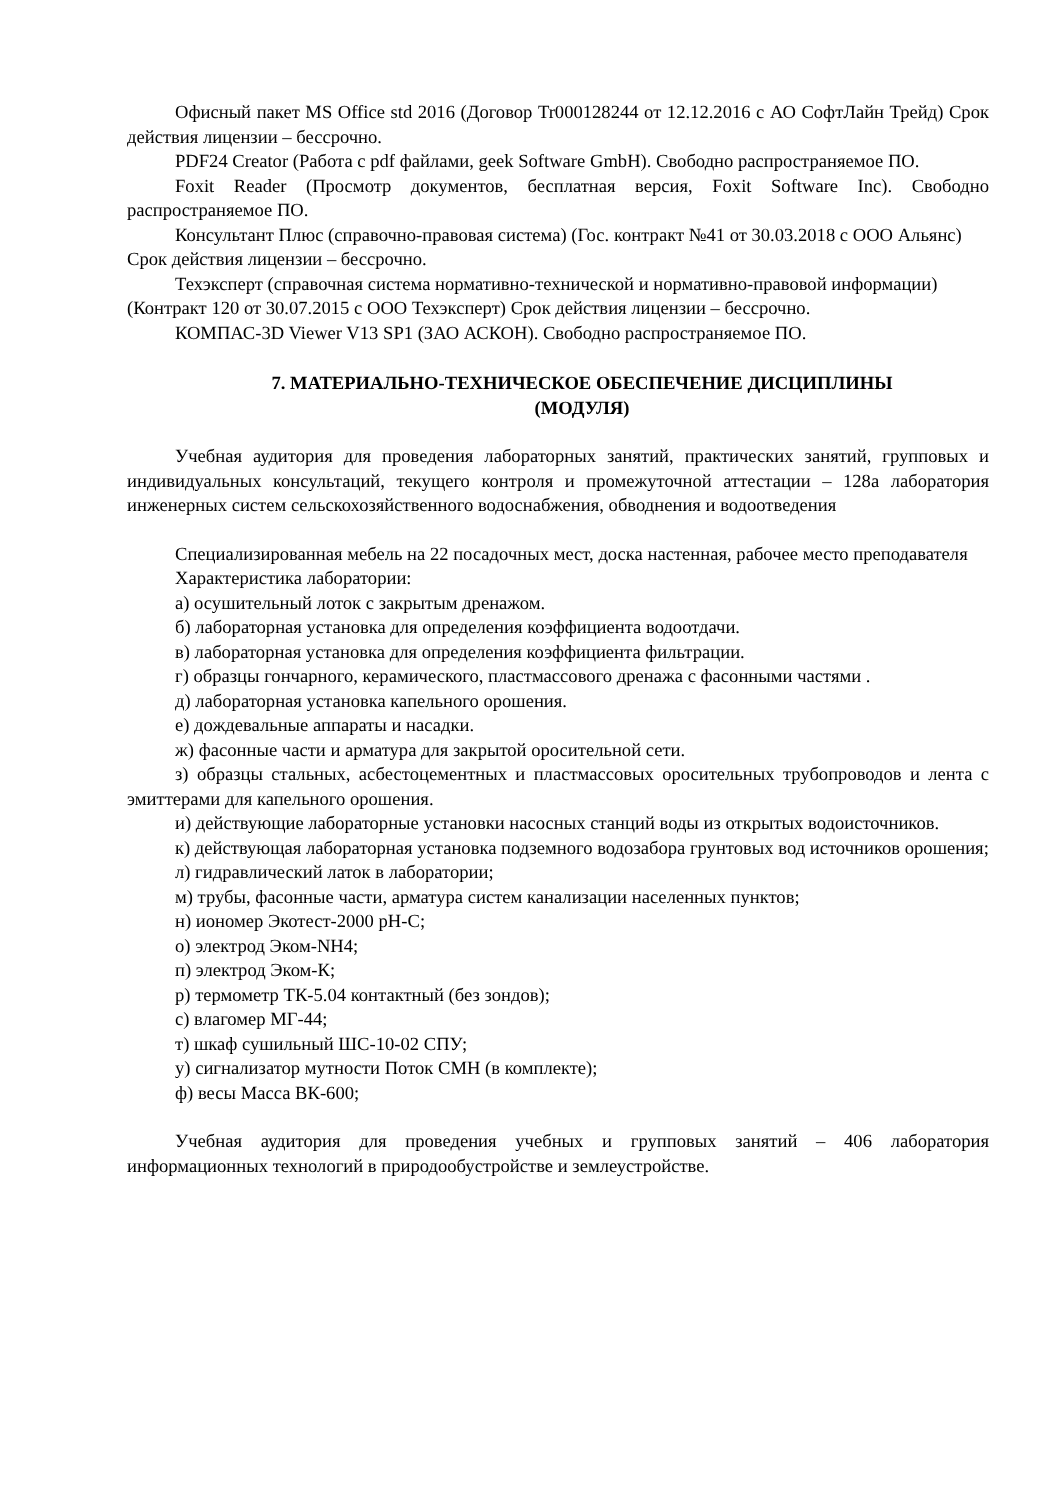Офисный пакет MS Office std 2016 (Договор Tr000128244 от 12.12.2016 с АО СофтЛайн Трейд) Срок действия лицензии – бессрочно.
PDF24 Creator (Работа с pdf файлами, geek Software GmbH). Свободно распространяемое ПО.
Foxit Reader (Просмотр документов, бесплатная версия, Foxit Software Inc). Свободно распространяемое ПО.
Консультант Плюс (справочно-правовая система) (Гос. контракт №41 от 30.03.2018 с ООО Альянс) Срок действия лицензии – бессрочно.
Техэксперт (справочная система нормативно-технической и нормативно-правовой информации) (Контракт 120 от 30.07.2015 с ООО Техэксперт) Срок действия лицензии – бессрочно.
КОМПАС-3D Viewer V13 SP1 (ЗАО АСКОН). Свободно распространяемое ПО.
7. МАТЕРИАЛЬНО-ТЕХНИЧЕСКОЕ ОБЕСПЕЧЕНИЕ ДИСЦИПЛИНЫ
(МОДУЛЯ)
Учебная аудитория для проведения лабораторных занятий, практических занятий, групповых и индивидуальных консультаций, текущего контроля и промежуточной аттестации – 128а лаборатория инженерных систем сельскохозяйственного водоснабжения, обводнения и водоотведения
Специализированная мебель на 22 посадочных мест, доска настенная, рабочее место преподавателя
Характеристика лаборатории:
а) осушительный лоток с закрытым дренажом.
б) лабораторная установка для определения коэффициента водоотдачи.
в) лабораторная установка для определения коэффициента фильтрации.
г) образцы гончарного, керамического, пластмассового дренажа с фасонными частями .
д) лабораторная установка капельного орошения.
е) дождевальные аппараты и насадки.
ж) фасонные части и арматура для закрытой оросительной сети.
з) образцы стальных, асбестоцементных и пластмассовых оросительных трубопроводов и лента с эмиттерами для капельного орошения.
и) действующие лабораторные установки насосных станций воды из открытых водоисточников.
к) действующая лабораторная установка подземного водозабора грунтовых вод источников орошения;
л) гидравлический латок в лаборатории;
м) трубы, фасонные части, арматура систем канализации населенных пунктов;
н) иономер Экотест-2000 pH-C;
о) электрод Эком-NH4;
п) электрод Эком-К;
р) термометр ТК-5.04 контактный (без зондов);
с) влагомер МГ-44;
т) шкаф сушильный ШС-10-02 СПУ;
у) сигнализатор мутности Поток СМН (в комплекте);
ф) весы Масса ВК-600;
Учебная аудитория для проведения учебных и групповых занятий – 406 лаборатория информационных технологий в природообустройстве и землеустройстве.